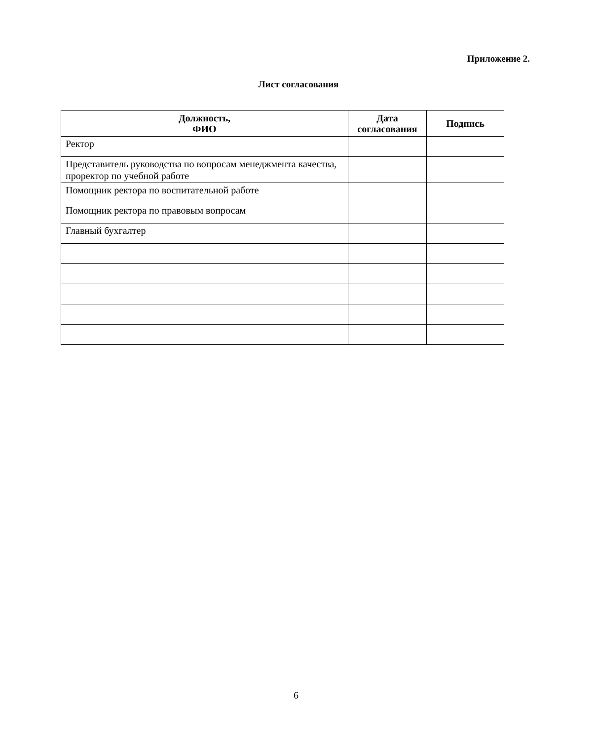Приложение 2.
Лист согласования
| Должность, ФИО | Дата согласования | Подпись |
| --- | --- | --- |
| Ректор | | |
| Представитель руководства по вопросам менеджмента качества, проректор по учебной работе | | |
| Помощник ректора по воспитательной работе | | |
| Помощник ректора по правовым вопросам | | |
| Главный бухгалтер | | |
6